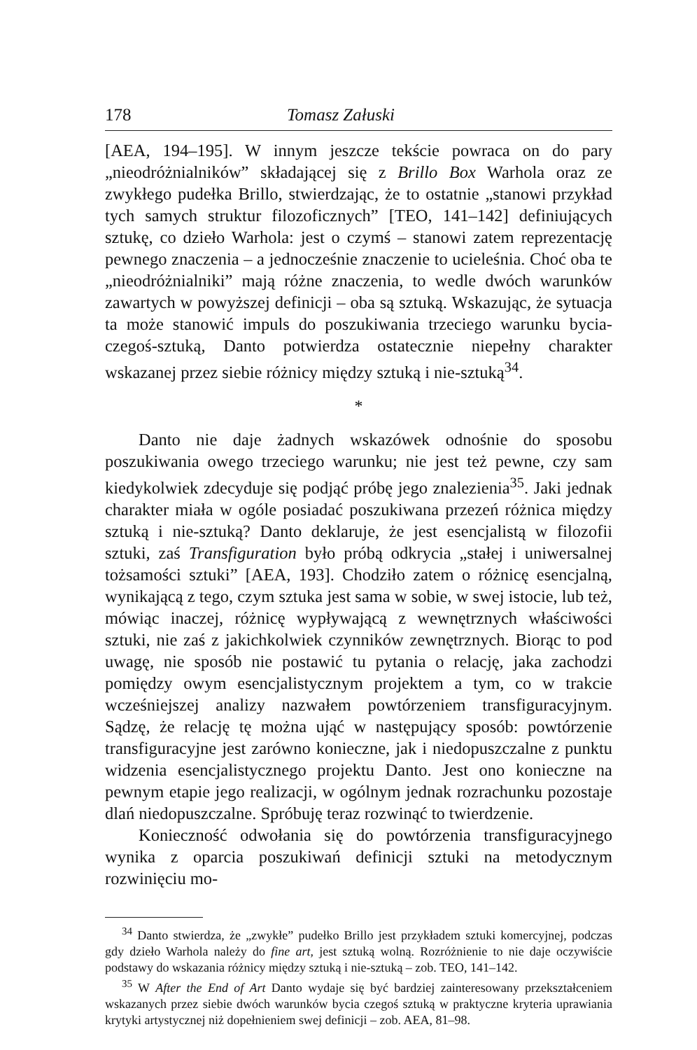178 Tomasz Załuski
[AEA, 194–195]. W innym jeszcze tekście powraca on do pary „nieodróżnialników” składającej się z Brillo Box Warhola oraz ze zwykłego pudełka Brillo, stwierdzając, że to ostatnie „stanowi przykład tych samych struktur filozoficznych” [TEO, 141–142] definiujących sztukę, co dzieło Warhola: jest o czymś – stanowi zatem reprezentację pewnego znaczenia – a jednocześnie znaczenie to ucieleśnia. Choć oba te „nieodróżnialniki” mają różne znaczenia, to wedle dwóch warunków zawartych w powyższej definicji – oba są sztuką. Wskazując, że sytuacja ta może stanowić impuls do poszukiwania trzeciego warunku bycia-czegoś-sztuką, Danto potwierdza ostatecznie niepełny charakter wskazanej przez siebie różnicy między sztuką i nie-sztuką<sup>34</sup>.
*
Danto nie daje żadnych wskazówek odnośnie do sposobu poszukiwania owego trzeciego warunku; nie jest też pewne, czy sam kiedykolwiek zdecyduje się podjąć próbę jego znalezienia<sup>35</sup>. Jaki jednak charakter miała w ogóle posiadać poszukiwana przezeń różnica między sztuką i nie-sztuką? Danto deklaruje, że jest esencjalistą w filozofii sztuki, zaś Transfiguration było próbą odkrycia „stałej i uniwersalnej tożsamości sztuki” [AEA, 193]. Chodziło zatem o różnicę esencjalną, wynikającą z tego, czym sztuka jest sama w sobie, w swej istocie, lub też, mówiąc inaczej, różnicę wypływającą z wewnętrznych właściwości sztuki, nie zaś z jakichkolwiek czynników zewnętrznych. Biorąc to pod uwagę, nie sposób nie postawić tu pytania o relację, jaka zachodzi pomiędzy owym esencjalistycznym projektem a tym, co w trakcie wcześniejszej analizy nazwałem powtórzeniem transfiguracyjnym. Sądzę, że relację tę można ująć w następujący sposób: powtórzenie transfiguracyjne jest zarówno konieczne, jak i niedopuszczalne z punktu widzenia esencjalistycznego projektu Danto. Jest ono konieczne na pewnym etapie jego realizacji, w ogólnym jednak rozrachunku pozostaje dlań niedopuszczalne. Spróbuję teraz rozwinąć to twierdzenie.
Konieczność odwołania się do powtórzenia transfiguracyjnego wynika z oparcia poszukiwań definicji sztuki na metodycznym rozwinięciu mo-
<sup>34</sup> Danto stwierdza, że „zwykłe” pudełko Brillo jest przykładem sztuki komercyjnej, podczas gdy dzieło Warhola należy do fine art, jest sztuką wolną. Rozróżnienie to nie daje oczywiście podstawy do wskazania różnicy między sztuką i nie-sztuką – zob. TEO, 141–142.
<sup>35</sup> W After the End of Art Danto wydaje się być bardziej zainteresowany przekształceniem wskazanych przez siebie dwóch warunków bycia czegoś sztuką w praktyczne kryteria uprawiania krytyki artystycznej niż dopełnieniem swej definicji – zob. AEA, 81–98.